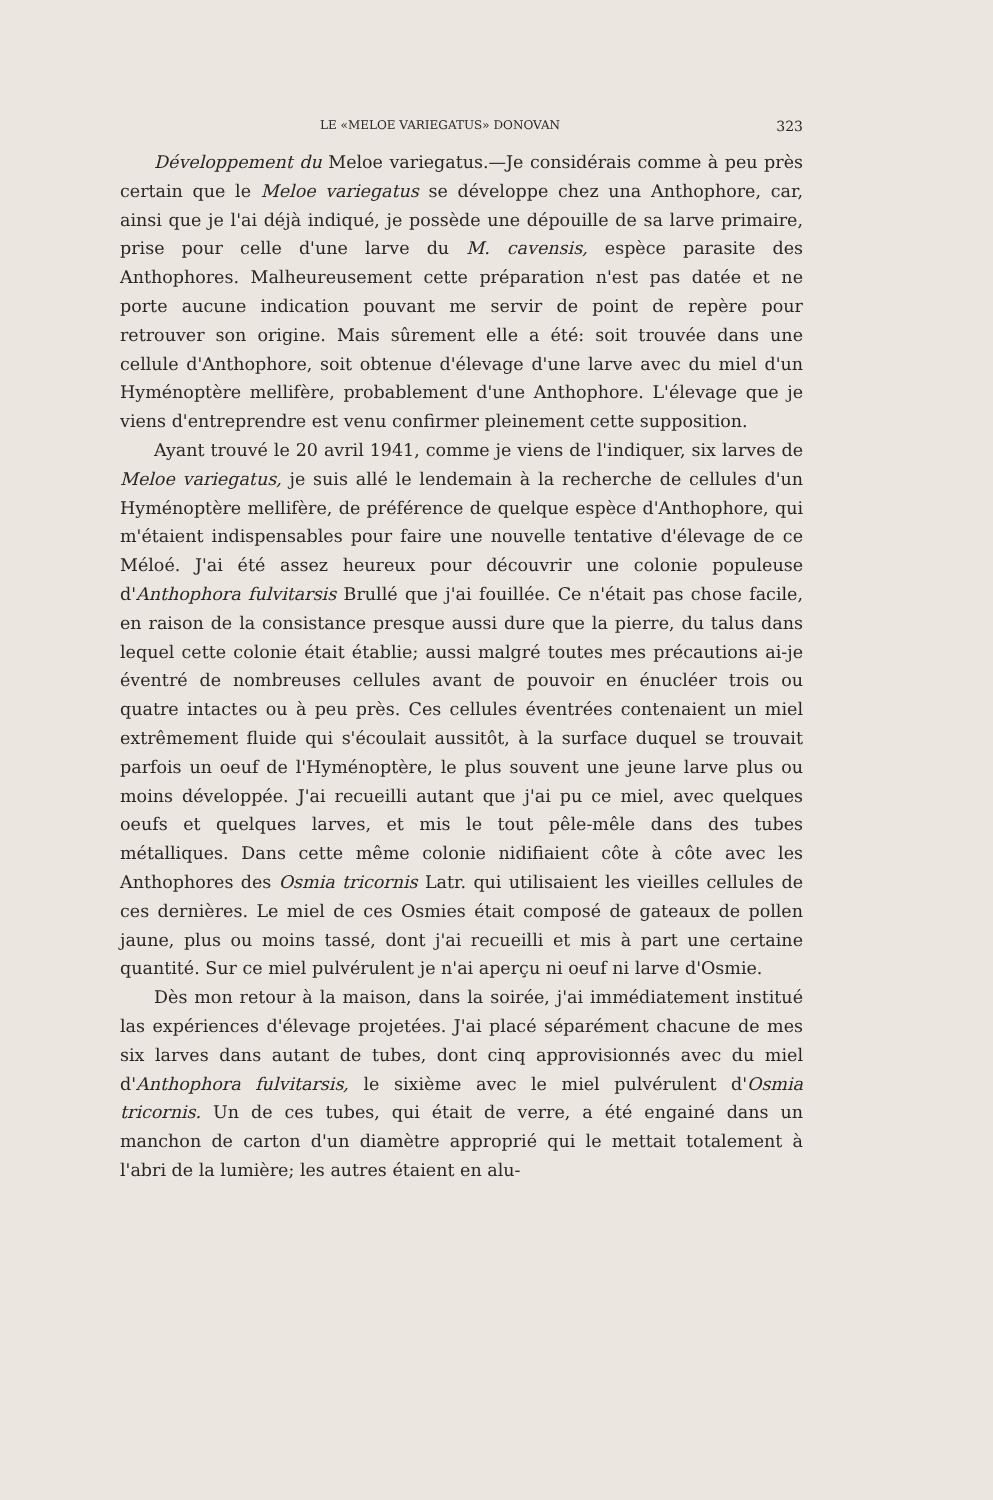LE «MELOE VARIEGATUS» DONOVAN 323
Développement du Meloe variegatus.—Je considérais comme à peu près certain que le Meloe variegatus se développe chez una Anthophore, car, ainsi que je l'ai déjà indiqué, je possède une dépouille de sa larve primaire, prise pour celle d'une larve du M. cavensis, espèce parasite des Anthophores. Malheureusement cette préparation n'est pas datée et ne porte aucune indication pouvant me servir de point de repère pour retrouver son origine. Mais sûrement elle a été: soit trouvée dans une cellule d'Anthophore, soit obtenue d'élevage d'une larve avec du miel d'un Hyménoptère mellifère, probablement d'une Anthophore. L'élevage que je viens d'entreprendre est venu confirmer pleinement cette supposition.
Ayant trouvé le 20 avril 1941, comme je viens de l'indiquer, six larves de Meloe variegatus, je suis allé le lendemain à la recherche de cellules d'un Hyménoptère mellifère, de préférence de quelque espèce d'Anthophore, qui m'étaient indispensables pour faire une nouvelle tentative d'élevage de ce Méloé. J'ai été assez heureux pour découvrir une colonie populeuse d'Anthophora fulvitarsis Brullé que j'ai fouillée. Ce n'était pas chose facile, en raison de la consistance presque aussi dure que la pierre, du talus dans lequel cette colonie était établie; aussi malgré toutes mes précautions ai-je éventré de nombreuses cellules avant de pouvoir en énucléer trois ou quatre intactes ou à peu près. Ces cellules éventrées contenaient un miel extrêmement fluide qui s'écoulait aussitôt, à la surface duquel se trouvait parfois un oeuf de l'Hyménoptère, le plus souvent une jeune larve plus ou moins développée. J'ai recueilli autant que j'ai pu ce miel, avec quelques oeufs et quelques larves, et mis le tout pêle-mêle dans des tubes métalliques. Dans cette même colonie nidifiaient côte à côte avec les Anthophores des Osmia tricornis Latr. qui utilisaient les vieilles cellules de ces dernières. Le miel de ces Osmies était composé de gateaux de pollen jaune, plus ou moins tassé, dont j'ai recueilli et mis à part une certaine quantité. Sur ce miel pulvérulent je n'ai aperçu ni oeuf ni larve d'Osmie.
Dès mon retour à la maison, dans la soirée, j'ai immédiatement institué las expériences d'élevage projetées. J'ai placé séparément chacune de mes six larves dans autant de tubes, dont cinq approvisionnés avec du miel d'Anthophora fulvitarsis, le sixième avec le miel pulvérulent d'Osmia tricornis. Un de ces tubes, qui était de verre, a été engainé dans un manchon de carton d'un diamètre approprié qui le mettait totalement à l'abri de la lumière; les autres étaient en alu-